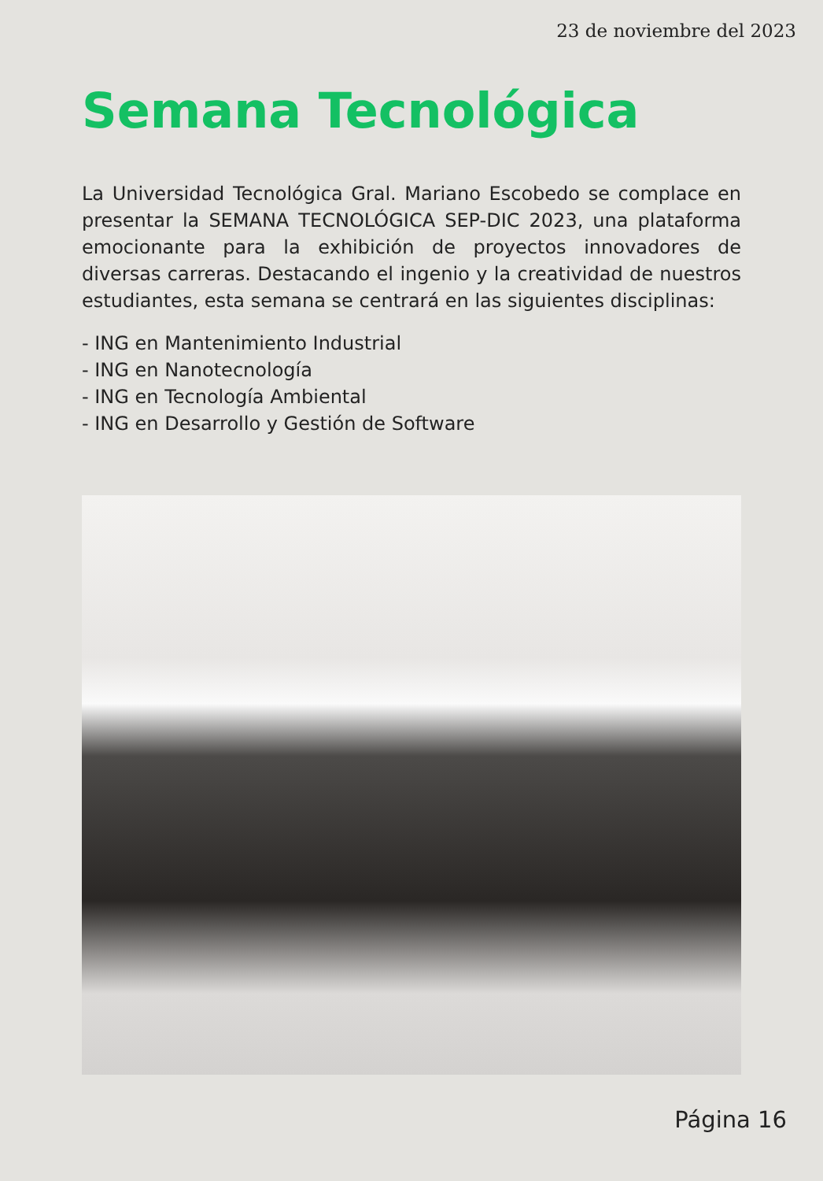23 de noviembre del 2023
Semana Tecnológica
La Universidad Tecnológica Gral. Mariano Escobedo se complace en presentar la SEMANA TECNOLÓGICA SEP-DIC 2023, una plataforma emocionante para la exhibición de proyectos innovadores de diversas carreras. Destacando el ingenio y la creatividad de nuestros estudiantes, esta semana se centrará en las siguientes disciplinas:
- ING en Mantenimiento Industrial
- ING en Nanotecnología
- ING en Tecnología Ambiental
- ING en Desarrollo y Gestión de Software
Página 16